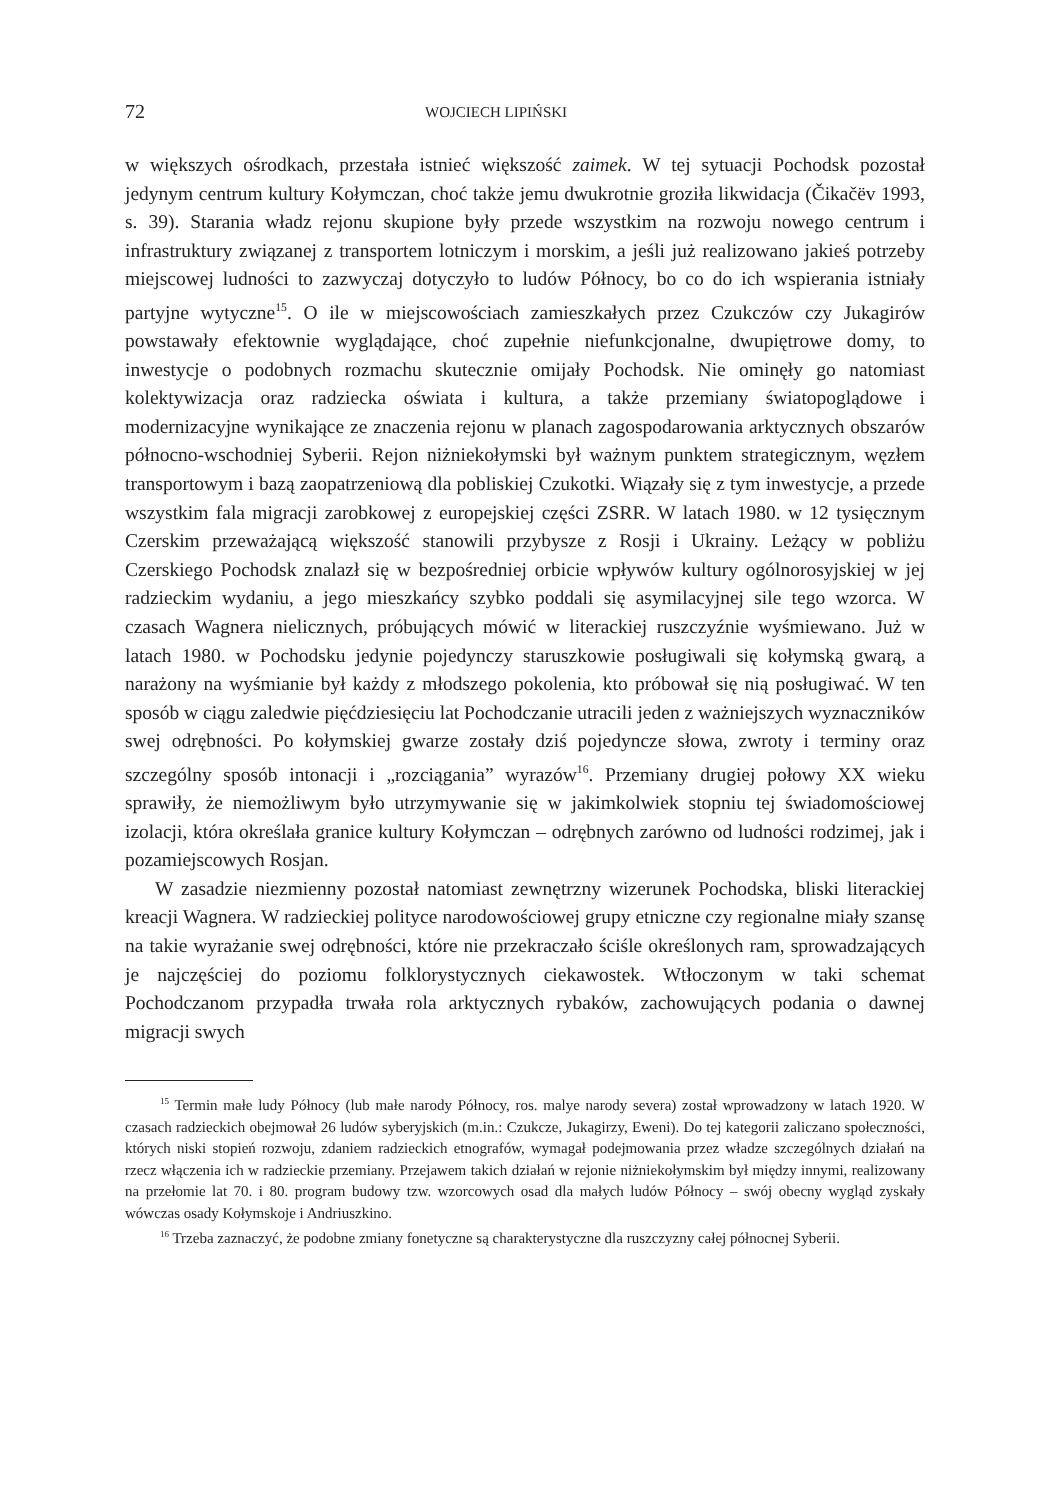72 WOJCIECH LIPIŃSKI
w większych ośrodkach, przestała istnieć większość zaimek. W tej sytuacji Pochodsk pozostał jedynym centrum kultury Kołymczan, choć także jemu dwukrotnie groziła likwidacja (Čikačëv 1993, s. 39). Starania władz rejonu skupione były przede wszystkim na rozwoju nowego centrum i infrastruktury związanej z transportem lotniczym i morskim, a jeśli już realizowano jakieś potrzeby miejscowej ludności to zazwyczaj dotyczyło to ludów Północy, bo co do ich wspierania istniały partyjne wytyczne<sup>15</sup>. O ile w miejscowościach zamieszkałych przez Czukczów czy Jukagirów powstawały efektownie wyglądające, choć zupełnie niefunkcjonalne, dwupiętrowe domy, to inwestycje o podobnych rozmachu skutecznie omijały Pochodsk. Nie ominęły go natomiast kolektywizacja oraz radziecka oświata i kultura, a także przemiany światopoglądowe i modernizacyjne wynikające ze znaczenia rejonu w planach zagospodarowania arktycznych obszarów północno-wschodniej Syberii. Rejon niżniekołymski był ważnym punktem strategicznym, węzłem transportowym i bazą zaopatrzeniową dla pobliskiej Czukotki. Wiązały się z tym inwestycje, a przede wszystkim fala migracji zarobkowej z europejskiej części ZSRR. W latach 1980. w 12 tysięcznym Czerskim przeważającą większość stanowili przybysze z Rosji i Ukrainy. Leżący w pobliżu Czerskiego Pochodsk znalazł się w bezpośredniej orbicie wpływów kultury ogólnorosyjskiej w jej radzieckim wydaniu, a jego mieszkańcy szybko poddali się asymilacyjnej sile tego wzorca. W czasach Wagnera nielicznych, próbujących mówić w literackiej ruszczyźnie wyśmiewano. Już w latach 1980. w Pochodsku jedynie pojedynczy staruszkowie posługiwali się kołymską gwarą, a narażony na wyśmianie był każdy z młodszego pokolenia, kto próbował się nią posługiwać. W ten sposób w ciągu zaledwie pięćdziesięciu lat Pochodczanie utracili jeden z ważniejszych wyznaczników swej odrębności. Po kołymskiej gwarze zostały dziś pojedyncze słowa, zwroty i terminy oraz szczególny sposób intonacji i „rozciągania” wyrazów<sup>16</sup>. Przemiany drugiej połowy XX wieku sprawiły, że niemożliwym było utrzymywanie się w jakimkolwiek stopniu tej świadomościowej izolacji, która określała granice kultury Kołymczan – odrębnych zarówno od ludności rodzimej, jak i pozamiejscowych Rosjan.
W zasadzie niezmienny pozostał natomiast zewnętrzny wizerunek Pochodska, bliski literackiej kreacji Wagnera. W radzieckiej polityce narodowościowej grupy etniczne czy regionalne miały szansę na takie wyrażanie swej odrębności, które nie przekraczało ściśle określonych ram, sprowadzających je najczęściej do poziomu folklorystycznych ciekawostek. Wtłoczonym w taki schemat Pochodczanom przypadła trwała rola arktycznych rybaków, zachowujących podania o dawnej migracji swych
<sup>15</sup> Termin małe ludy Północy (lub małe narody Północy, ros. malye narody severa) został wprowadzony w latach 1920. W czasach radzieckich obejmował 26 ludów syberyjskich (m.in.: Czukcze, Jukagirzy, Eweni). Do tej kategorii zaliczano społeczności, których niski stopień rozwoju, zdaniem radzieckich etnografów, wymagał podejmowania przez władze szczególnych działań na rzecz włączenia ich w radzieckie przemiany. Przejawem takich działań w rejonie niżniekołymskim był między innymi, realizowany na przełomie lat 70. i 80. program budowy tzw. wzorcowych osad dla małych ludów Północy – swój obecny wygląd zyskały wówczas osady Kołymskoje i Andriuszkino.
<sup>16</sup> Trzeba zaznaczyć, że podobne zmiany fonetyczne są charakterystyczne dla ruszczyzny całej północnej Syberii.